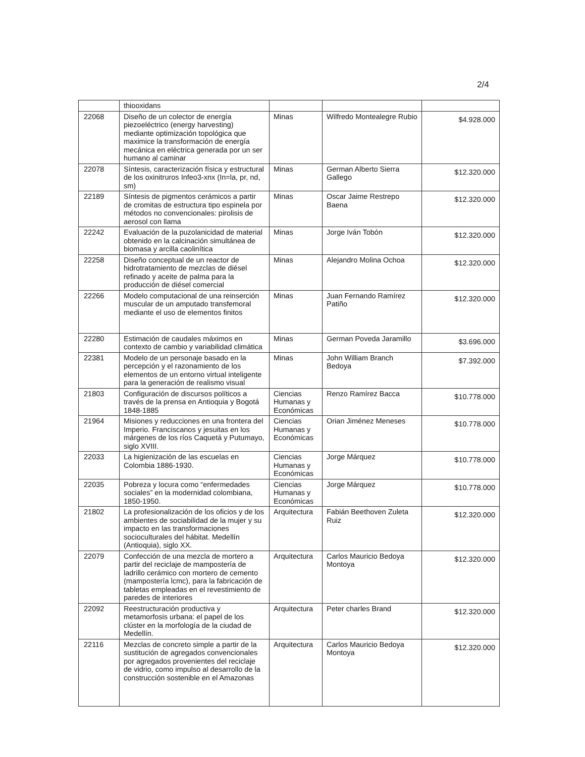2/4
| | thiooxidans | | | |
| 22068 | Diseño de un colector de energía piezoeléctrico (energy harvesting) mediante optimización topológica que maximice la transformación de energía mecánica en eléctrica generada por un ser humano al caminar | Minas | Wilfredo Montealegre Rubio | $4.928.000 |
| 22078 | Síntesis, caracterización física y estructural de los oxinitruros Infeo3-xnx (In=la, pr, nd, sm) | Minas | German Alberto Sierra Gallego | $12.320.000 |
| 22189 | Síntesis de pigmentos cerámicos a partir de cromitas de estructura tipo espinela por métodos no convencionales: pirolisis de aerosol con llama | Minas | Oscar Jaime Restrepo Baena | $12.320.000 |
| 22242 | Evaluación de la puzolanicidad de material obtenido en la calcinación simultánea de biomasa y arcilla caolinítica | Minas | Jorge Iván Tobón | $12.320.000 |
| 22258 | Diseño conceptual de un reactor de hidrotratamiento de mezclas de diésel refinado y aceite de palma para la producción de diésel comercial | Minas | Alejandro Molina Ochoa | $12.320.000 |
| 22266 | Modelo computacional de una reinserción muscular de un amputado transfemoral mediante el uso de elementos finitos | Minas | Juan Fernando Ramírez Patiño | $12.320.000 |
| 22280 | Estimación de caudales máximos en contexto de cambio y variabilidad climática | Minas | German Poveda Jaramillo | $3.696.000 |
| 22381 | Modelo de un personaje basado en la percepción y el razonamiento de los elementos de un entorno virtual inteligente para la generación de realismo visual | Minas | John William Branch Bedoya | $7.392.000 |
| 21803 | Configuración de discursos políticos a través de la prensa en Antioquia y Bogotá 1848-1885 | Ciencias Humanas y Económicas | Renzo Ramírez Bacca | $10.778.000 |
| 21964 | Misiones y reducciones en una frontera del Imperio. Franciscanos y jesuitas en los márgenes de los ríos Caquetá y Putumayo, siglo XVIII. | Ciencias Humanas y Económicas | Orian Jiménez Meneses | $10.778.000 |
| 22033 | La higienización de las escuelas en Colombia 1886-1930. | Ciencias Humanas y Económicas | Jorge Márquez | $10.778.000 |
| 22035 | Pobreza y locura como “enfermedades sociales” en la modernidad colombiana, 1850-1950. | Ciencias Humanas y Económicas | Jorge Márquez | $10.778.000 |
| 21802 | La profesionalización de los oficios y de los ambientes de sociabilidad de la mujer y su impacto en las transformaciones socioculturales del hábitat. Medellín (Antioquia), siglo XX. | Arquitectura | Fabián Beethoven Zuleta Ruiz | $12.320.000 |
| 22079 | Confección de una mezcla de mortero a partir del reciclaje de mampostería de ladrillo cerámico con mortero de cemento (mampostería lcmc), para la fabricación de tabletas empleadas en el revestimiento de paredes de interiores | Arquitectura | Carlos Mauricio Bedoya Montoya | $12.320.000 |
| 22092 | Reestructuración productiva y metamorfosis urbana: el papel de los clúster en la morfología de la ciudad de Medellín. | Arquitectura | Peter charles Brand | $12.320.000 |
| 22116 | Mezclas de concreto simple a partir de la sustitución de agregados convencionales por agregados provenientes del reciclaje de vidrio, como impulso al desarrollo de la construcción sostenible en el Amazonas | Arquitectura | Carlos Mauricio Bedoya Montoya | $12.320.000 |